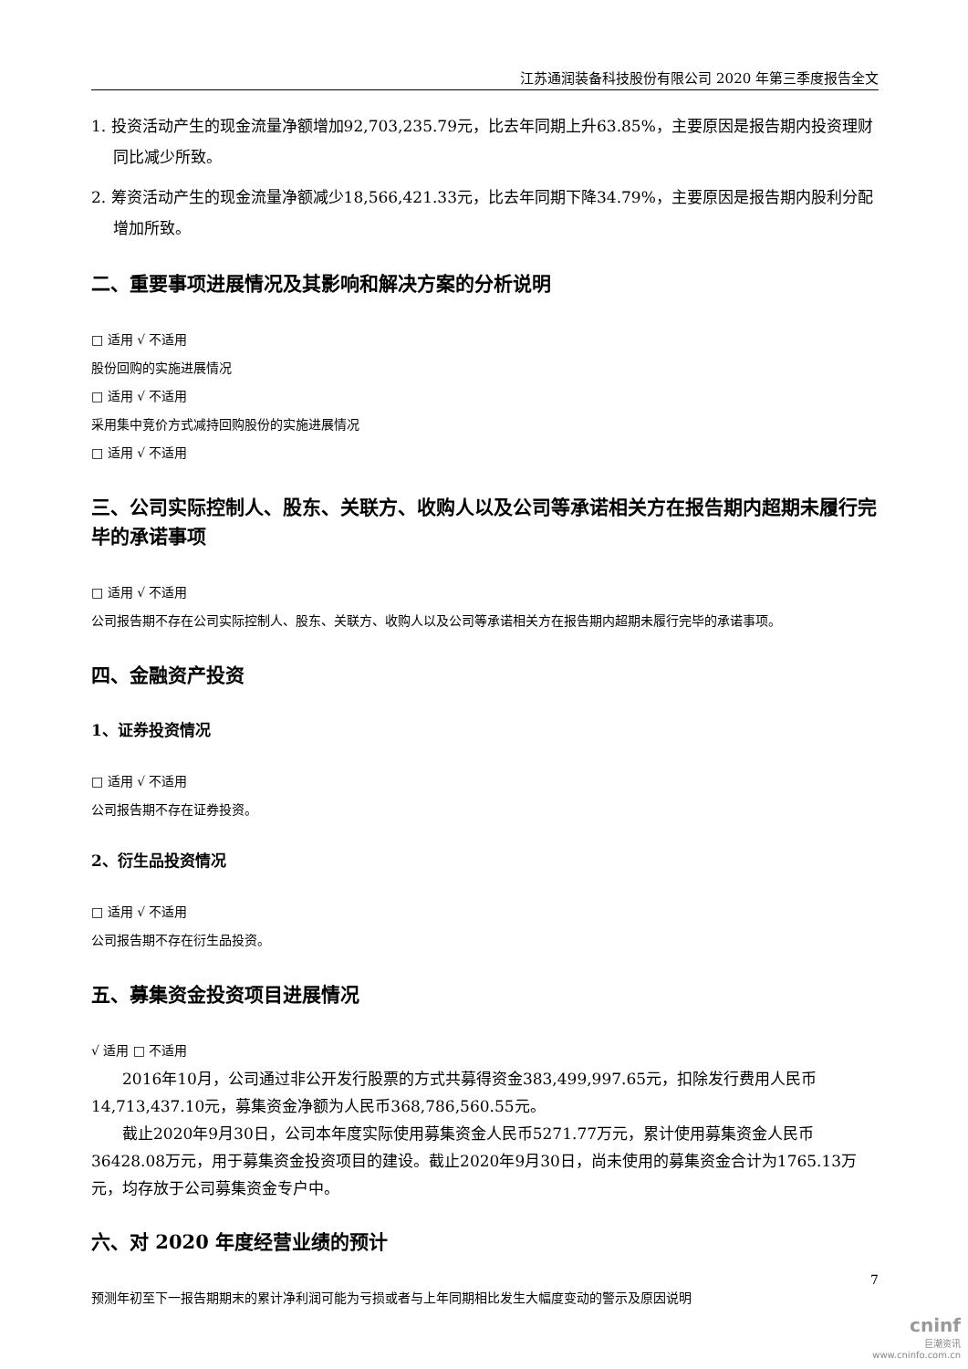江苏通润装备科技股份有限公司 2020 年第三季度报告全文
1. 投资活动产生的现金流量净额增加92,703,235.79元，比去年同期上升63.85%，主要原因是报告期内投资理财同比减少所致。
2. 筹资活动产生的现金流量净额减少18,566,421.33元，比去年同期下降34.79%，主要原因是报告期内股利分配增加所致。
二、重要事项进展情况及其影响和解决方案的分析说明
□ 适用 √ 不适用
股份回购的实施进展情况
□ 适用 √ 不适用
采用集中竞价方式减持回购股份的实施进展情况
□ 适用 √ 不适用
三、公司实际控制人、股东、关联方、收购人以及公司等承诺相关方在报告期内超期未履行完毕的承诺事项
□ 适用 √ 不适用
公司报告期不存在公司实际控制人、股东、关联方、收购人以及公司等承诺相关方在报告期内超期未履行完毕的承诺事项。
四、金融资产投资
1、证券投资情况
□ 适用 √ 不适用
公司报告期不存在证券投资。
2、衍生品投资情况
□ 适用 √ 不适用
公司报告期不存在衍生品投资。
五、募集资金投资项目进展情况
√ 适用 □ 不适用
2016年10月，公司通过非公开发行股票的方式共募得资金383,499,997.65元，扣除发行费用人民币14,713,437.10元，募集资金净额为人民币368,786,560.55元。
截止2020年9月30日，公司本年度实际使用募集资金人民币5271.77万元，累计使用募集资金人民币36428.08万元，用于募集资金投资项目的建设。截止2020年9月30日，尚未使用的募集资金合计为1765.13万元，均存放于公司募集资金专户中。
六、对 2020 年度经营业绩的预计
预测年初至下一报告期期末的累计净利润可能为亏损或者与上年同期相比发生大幅度变动的警示及原因说明
7
cninf
巨潮资讯
www.cninfo.com.cn